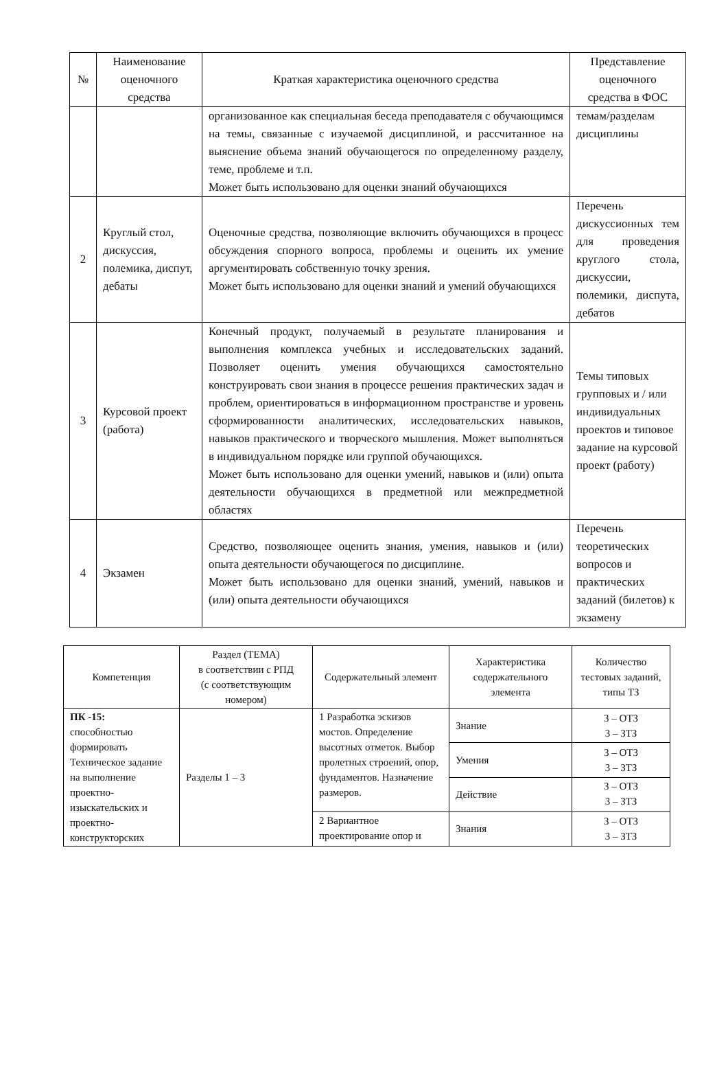| № | Наименование оценочного средства | Краткая характеристика оценочного средства | Представление оценочного средства в ФОС |
| --- | --- | --- | --- |
| | | организованное как специальная беседа преподавателя с обучающимся на темы, связанные с изучаемой дисциплиной, и рассчитанное на выяснение объема знаний обучающегося по определенному разделу, теме, проблеме и т.п. Может быть использовано для оценки знаний обучающихся | темам/разделам дисциплины |
| 2 | Круглый стол, дискуссия, полемика, диспут, дебаты | Оценочные средства, позволяющие включить обучающихся в процесс обсуждения спорного вопроса, проблемы и оценить их умение аргументировать собственную точку зрения. Может быть использовано для оценки знаний и умений обучающихся | Перечень дискуссионных тем для проведения круглого стола, дискуссии, полемики, диспута, дебатов |
| 3 | Курсовой проект (работа) | Конечный продукт, получаемый в результате планирования и выполнения комплекса учебных и исследовательских заданий. Позволяет оценить умения обучающихся самостоятельно конструировать свои знания в процессе решения практических задач и проблем, ориентироваться в информационном пространстве и уровень сформированности аналитических, исследовательских навыков, навыков практического и творческого мышления. Может выполняться в индивидуальном порядке или группой обучающихся. Может быть использовано для оценки умений, навыков и (или) опыта деятельности обучающихся в предметной или межпредметной областях | Темы типовых групповых и / или индивидуальных проектов и типовое задание на курсовой проект (работу) |
| 4 | Экзамен | Средство, позволяющее оценить знания, умения, навыков и (или) опыта деятельности обучающегося по дисциплине. Может быть использовано для оценки знаний, умений, навыков и (или) опыта деятельности обучающихся | Перечень теоретических вопросов и практических заданий (билетов) к экзамену |
| Компетенция | Раздел (ТЕМА) в соответствии с РПД (с соответствующим номером) | Содержательный элемент | Характеристика содержательного элемента | Количество тестовых заданий, типы ТЗ |
| --- | --- | --- | --- | --- |
| ПК -15: способностью формировать Техническое задание на выполнение проектно-изыскательских и проектно-конструкторских | Разделы 1 – 3 | 1 Разработка эскизов мостов. Определение высотных отметок. Выбор пролетных строений, опор, фундаментов. Назначение размеров. | Знание | 3 – ОТЗ 3 – ЗТЗ |
| | | | Умения | 3 – ОТЗ 3 – ЗТЗ |
| | | | Действие | 3 – ОТЗ 3 – ЗТЗ |
| | | 2 Вариантное проектирование опор и | Знания | 3 – ОТЗ 3 – ЗТЗ |